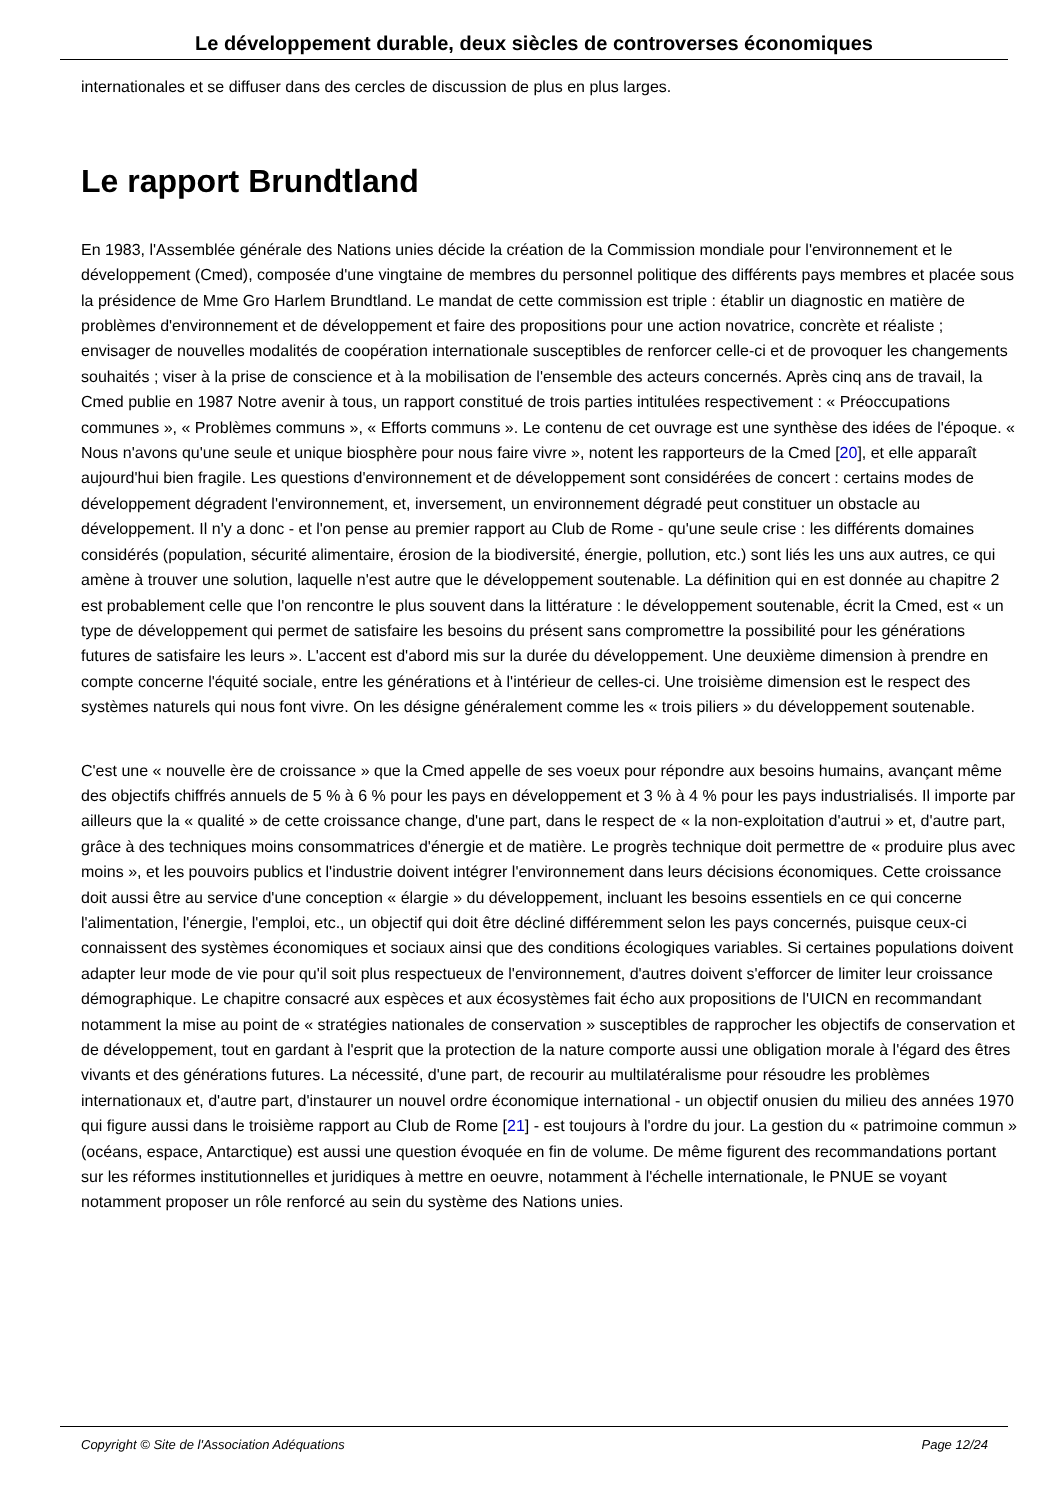Le développement durable, deux siècles de controverses économiques
internationales et se diffuser dans des cercles de discussion de plus en plus larges.
Le rapport Brundtland
En 1983, l'Assemblée générale des Nations unies décide la création de la Commission mondiale pour l'environnement et le développement (Cmed), composée d'une vingtaine de membres du personnel politique des différents pays membres et placée sous la présidence de Mme Gro Harlem Brundtland. Le mandat de cette commission est triple : établir un diagnostic en matière de problèmes d'environnement et de développement et faire des propositions pour une action novatrice, concrète et réaliste ; envisager de nouvelles modalités de coopération internationale susceptibles de renforcer celle-ci et de provoquer les changements souhaités ; viser à la prise de conscience et à la mobilisation de l'ensemble des acteurs concernés. Après cinq ans de travail, la Cmed publie en 1987 Notre avenir à tous, un rapport constitué de trois parties intitulées respectivement : « Préoccupations communes », « Problèmes communs », « Efforts communs ». Le contenu de cet ouvrage est une synthèse des idées de l'époque. « Nous n'avons qu'une seule et unique biosphère pour nous faire vivre », notent les rapporteurs de la Cmed [20], et elle apparaît aujourd'hui bien fragile. Les questions d'environnement et de développement sont considérées de concert : certains modes de développement dégradent l'environnement, et, inversement, un environnement dégradé peut constituer un obstacle au développement. Il n'y a donc - et l'on pense au premier rapport au Club de Rome - qu'une seule crise : les différents domaines considérés (population, sécurité alimentaire, érosion de la biodiversité, énergie, pollution, etc.) sont liés les uns aux autres, ce qui amène à trouver une solution, laquelle n'est autre que le développement soutenable. La définition qui en est donnée au chapitre 2 est probablement celle que l'on rencontre le plus souvent dans la littérature : le développement soutenable, écrit la Cmed, est « un type de développement qui permet de satisfaire les besoins du présent sans compromettre la possibilité pour les générations futures de satisfaire les leurs ». L'accent est d'abord mis sur la durée du développement. Une deuxième dimension à prendre en compte concerne l'équité sociale, entre les générations et à l'intérieur de celles-ci. Une troisième dimension est le respect des systèmes naturels qui nous font vivre. On les désigne généralement comme les « trois piliers » du développement soutenable.
C'est une « nouvelle ère de croissance » que la Cmed appelle de ses voeux pour répondre aux besoins humains, avançant même des objectifs chiffrés annuels de 5 % à 6 % pour les pays en développement et 3 % à 4 % pour les pays industrialisés. Il importe par ailleurs que la « qualité » de cette croissance change, d'une part, dans le respect de « la non-exploitation d'autrui » et, d'autre part, grâce à des techniques moins consommatrices d'énergie et de matière. Le progrès technique doit permettre de « produire plus avec moins », et les pouvoirs publics et l'industrie doivent intégrer l'environnement dans leurs décisions économiques. Cette croissance doit aussi être au service d'une conception « élargie » du développement, incluant les besoins essentiels en ce qui concerne l'alimentation, l'énergie, l'emploi, etc., un objectif qui doit être décliné différemment selon les pays concernés, puisque ceux-ci connaissent des systèmes économiques et sociaux ainsi que des conditions écologiques variables. Si certaines populations doivent adapter leur mode de vie pour qu'il soit plus respectueux de l'environnement, d'autres doivent s'efforcer de limiter leur croissance démographique. Le chapitre consacré aux espèces et aux écosystèmes fait écho aux propositions de l'UICN en recommandant notamment la mise au point de « stratégies nationales de conservation » susceptibles de rapprocher les objectifs de conservation et de développement, tout en gardant à l'esprit que la protection de la nature comporte aussi une obligation morale à l'égard des êtres vivants et des générations futures. La nécessité, d'une part, de recourir au multilatéralisme pour résoudre les problèmes internationaux et, d'autre part, d'instaurer un nouvel ordre économique international - un objectif onusien du milieu des années 1970 qui figure aussi dans le troisième rapport au Club de Rome [21] - est toujours à l'ordre du jour. La gestion du « patrimoine commun » (océans, espace, Antarctique) est aussi une question évoquée en fin de volume. De même figurent des recommandations portant sur les réformes institutionnelles et juridiques à mettre en oeuvre, notamment à l'échelle internationale, le PNUE se voyant notamment proposer un rôle renforcé au sein du système des Nations unies.
Copyright © Site de l'Association Adéquations Page 12/24